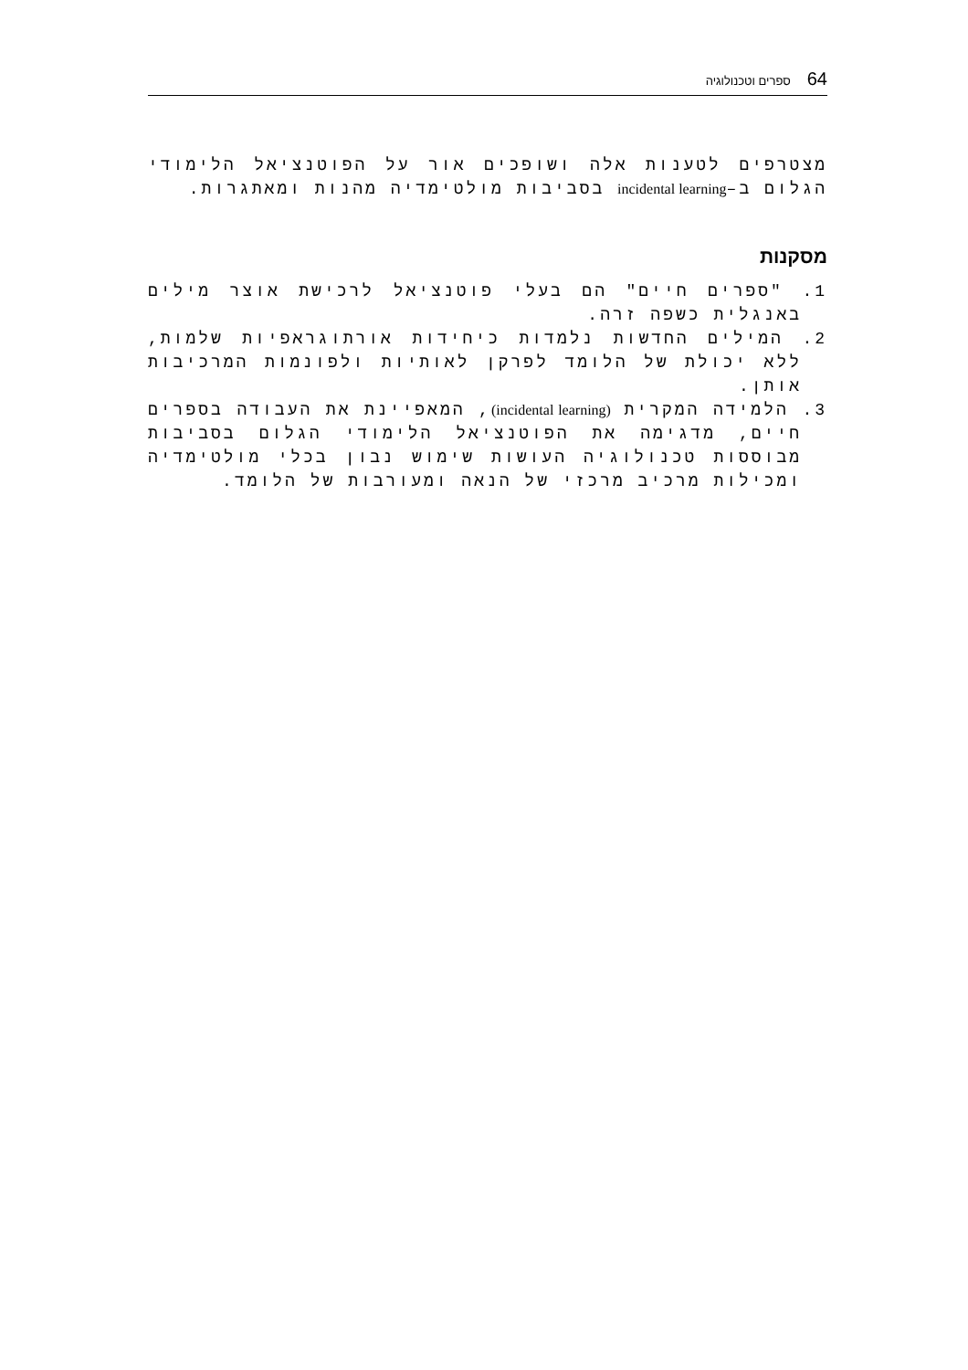64 ספרים וטכנולוגיה
מצטרפים לטענות אלה ושופכים אור על הפוטנציאל הלימודי הגלום ב–incidental learning בסביבות מולטימדיה מהנות ומאתגרות.
מסקנות
1. "ספרים חיים" הם בעלי פוטנציאל לרכישת אוצר מילים באנגלית כשפה זרה.
2. המילים החדשות נלמדות כיחידות אורתוגראפיות שלמות, ללא יכולת של הלומד לפרקן לאותיות ולפונמות המרכיבות אותן.
3. הלמידה המקרית (incidental learning), המאפיינת את העבודה בספרים חיים, מדגימה את הפוטנציאל הלימודי הגלום בסביבות מבוססות טכנולוגיה העושות שימוש נבון בכלי מולטימדיה ומכילות מרכיב מרכזי של הנאה ומעורבות של הלומד.